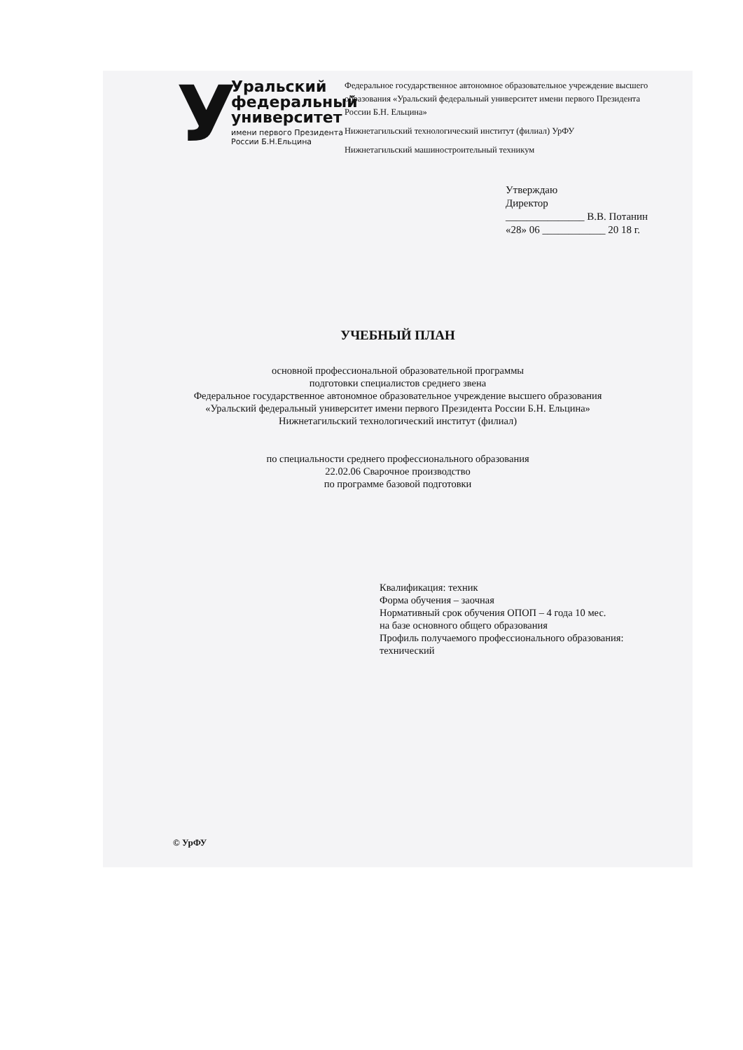У
Уральский
федеральный
университет
имени первого Президента
России Б.Н.Ельцина
Федеральное государственное автономное образовательное учреждение высшего образования «Уральский федеральный университет имени первого Президента России Б.Н. Ельцина»
Нижнетагильский технологический институт (филиал) УрФУ
Нижнетагильский машиностроительный техникум
Утверждаю
Директор
_______________ В.В. Потанин
«28» 06 ____________ 20 18 г.
УЧЕБНЫЙ ПЛАН
основной профессиональной образовательной программы
подготовки специалистов среднего звена
Федеральное государственное автономное образовательное учреждение высшего образования
«Уральский федеральный университет имени первого Президента России Б.Н. Ельцина»
Нижнетагильский технологический институт (филиал)
по специальности среднего профессионального образования
22.02.06 Сварочное производство
по программе базовой подготовки
Квалификация: техник
Форма обучения – заочная
Нормативный срок обучения ОПОП – 4 года 10 мес.
на базе основного общего образования
Профиль получаемого профессионального образования:
технический
© УрФУ